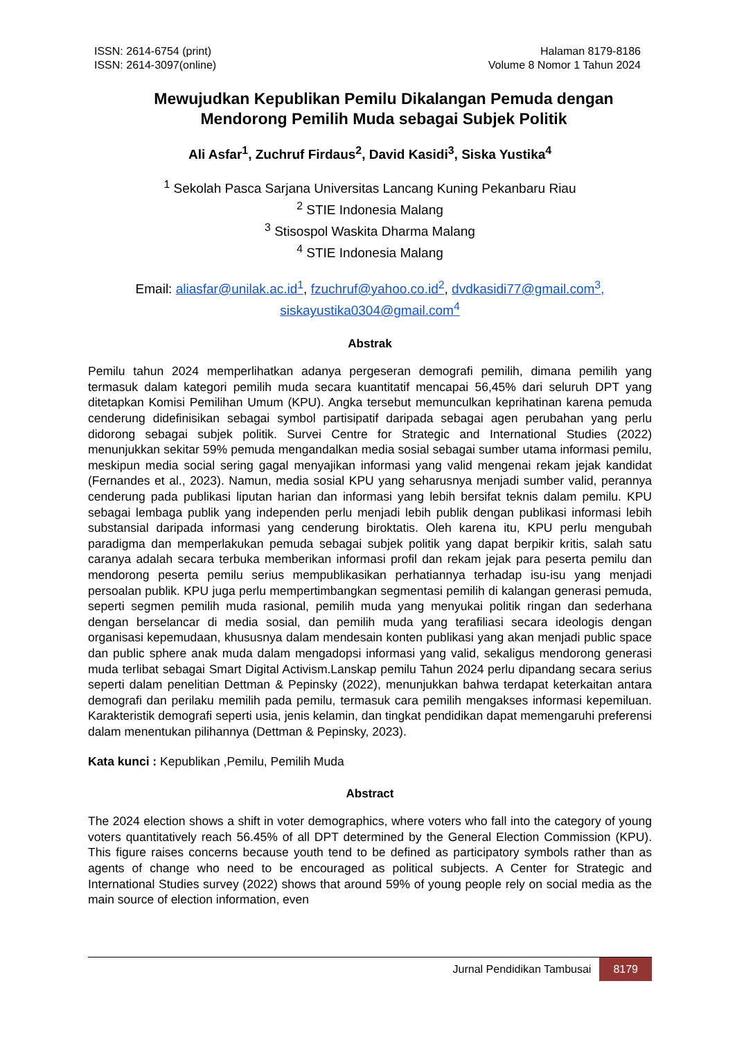ISSN: 2614-6754 (print)
ISSN: 2614-3097(online)
Halaman 8179-8186
Volume 8 Nomor 1 Tahun 2024
Mewujudkan Kepublikan Pemilu Dikalangan Pemuda dengan
Mendorong Pemilih Muda sebagai Subjek Politik
Ali Asfar<sup>1</sup>, Zuchruf Firdaus<sup>2</sup>, David Kasidi<sup>3</sup>, Siska Yustika<sup>4</sup>
<sup>1</sup> Sekolah Pasca Sarjana Universitas Lancang Kuning Pekanbaru Riau
<sup>2</sup> STIE Indonesia Malang
<sup>3</sup> Stisospol Waskita Dharma Malang
<sup>4</sup> STIE Indonesia Malang
Email: aliasfar@unilak.ac.id<sup>1</sup>, fzuchruf@yahoo.co.id<sup>2</sup>, dvdkasidi77@gmail.com<sup>3</sup>,
siskayustika0304@gmail.com<sup>4</sup>
Abstrak
Pemilu tahun 2024 memperlihatkan adanya pergeseran demografi pemilih, dimana pemilih yang termasuk dalam kategori pemilih muda secara kuantitatif mencapai 56,45% dari seluruh DPT yang ditetapkan Komisi Pemilihan Umum (KPU). Angka tersebut memunculkan keprihatinan karena pemuda cenderung didefinisikan sebagai symbol partisipatif daripada sebagai agen perubahan yang perlu didorong sebagai subjek politik. Survei Centre for Strategic and International Studies (2022) menunjukkan sekitar 59% pemuda mengandalkan media sosial sebagai sumber utama informasi pemilu, meskipun media social sering gagal menyajikan informasi yang valid mengenai rekam jejak kandidat (Fernandes et al., 2023). Namun, media sosial KPU yang seharusnya menjadi sumber valid, perannya cenderung pada publikasi liputan harian dan informasi yang lebih bersifat teknis dalam pemilu. KPU sebagai lembaga publik yang independen perlu menjadi lebih publik dengan publikasi informasi lebih substansial daripada informasi yang cenderung biroktatis. Oleh karena itu, KPU perlu mengubah paradigma dan memperlakukan pemuda sebagai subjek politik yang dapat berpikir kritis, salah satu caranya adalah secara terbuka memberikan informasi profil dan rekam jejak para peserta pemilu dan mendorong peserta pemilu serius mempublikasikan perhatiannya terhadap isu-isu yang menjadi persoalan publik. KPU juga perlu mempertimbangkan segmentasi pemilih di kalangan generasi pemuda, seperti segmen pemilih muda rasional, pemilih muda yang menyukai politik ringan dan sederhana dengan berselancar di media sosial, dan pemilih muda yang terafiliasi secara ideologis dengan organisasi kepemudaan, khususnya dalam mendesain konten publikasi yang akan menjadi public space dan public sphere anak muda dalam mengadopsi informasi yang valid, sekaligus mendorong generasi muda terlibat sebagai Smart Digital Activism.Lanskap pemilu Tahun 2024 perlu dipandang secara serius seperti dalam penelitian Dettman & Pepinsky (2022), menunjukkan bahwa terdapat keterkaitan antara demografi dan perilaku memilih pada pemilu, termasuk cara pemilih mengakses informasi kepemiluan. Karakteristik demografi seperti usia, jenis kelamin, dan tingkat pendidikan dapat memengaruhi preferensi dalam menentukan pilihannya (Dettman & Pepinsky, 2023).
Kata kunci : Kepublikan ,Pemilu, Pemilih Muda
Abstract
The 2024 election shows a shift in voter demographics, where voters who fall into the category of young voters quantitatively reach 56.45% of all DPT determined by the General Election Commission (KPU). This figure raises concerns because youth tend to be defined as participatory symbols rather than as agents of change who need to be encouraged as political subjects. A Center for Strategic and International Studies survey (2022) shows that around 59% of young people rely on social media as the main source of election information, even
Jurnal Pendidikan Tambusai 8179